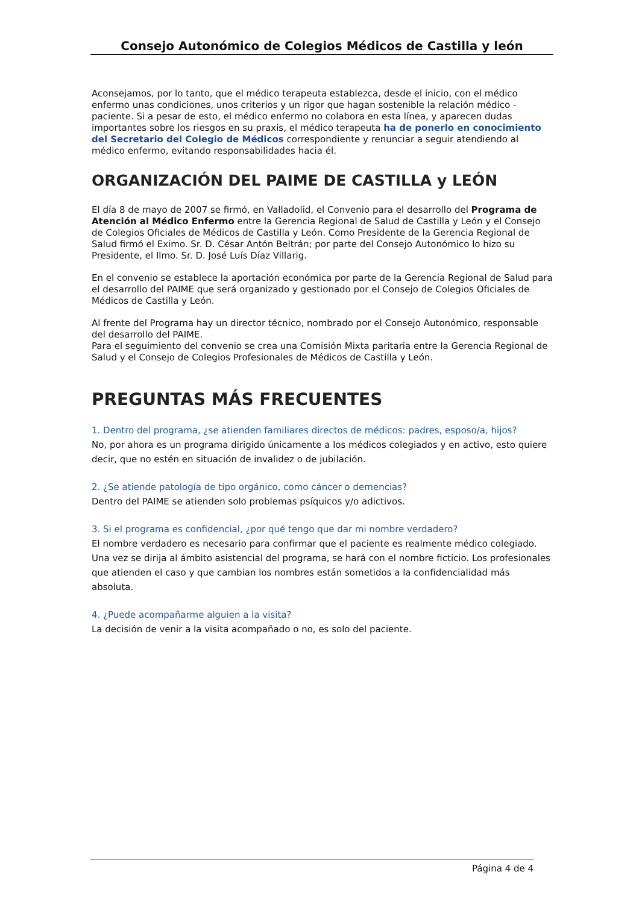Consejo Autonómico de Colegios Médicos de Castilla y león
Aconsejamos, por lo tanto, que el médico terapeuta establezca, desde el inicio, con el médico enfermo unas condiciones, unos criterios y un rigor que hagan sostenible la relación médico -paciente. Si a pesar de esto, el médico enfermo no colabora en esta línea, y aparecen dudas importantes sobre los riesgos en su praxis, el médico terapeuta ha de ponerlo en conocimiento del Secretario del Colegio de Médicos correspondiente y renunciar a seguir atendiendo al médico enfermo, evitando responsabilidades hacia él.
ORGANIZACIÓN DEL PAIME DE CASTILLA y LEÓN
El día 8 de mayo de 2007 se firmó, en Valladolid, el Convenio para el desarrollo del Programa de Atención al Médico Enfermo entre la Gerencia Regional de Salud de Castilla y León y el Consejo de Colegios Oficiales de Médicos de Castilla y León. Como Presidente de la Gerencia Regional de Salud firmó el Eximo. Sr. D. César Antón Beltrán; por parte del Consejo Autonómico lo hizo su Presidente, el Ilmo. Sr. D. José Luís Díaz Villarig.
En el convenio se establece la aportación económica por parte de la Gerencia Regional de Salud para el desarrollo del PAIME que será organizado y gestionado por el Consejo de Colegios Oficiales de Médicos de Castilla y León.
Al frente del Programa hay un director técnico, nombrado por el Consejo Autonómico, responsable del desarrollo del PAIME.
Para el seguimiento del convenio se crea una Comisión Mixta paritaria entre la Gerencia Regional de Salud y el Consejo de Colegios Profesionales de Médicos de Castilla y León.
PREGUNTAS MÁS FRECUENTES
1. Dentro del programa, ¿se atienden familiares directos de médicos: padres, esposo/a, hijos?
No, por ahora es un programa dirigido únicamente a los médicos colegiados y en activo, esto quiere decir, que no estén en situación de invalidez o de jubilación.
2. ¿Se atiende patología de tipo orgánico, como cáncer o demencias?
Dentro del PAIME se atienden solo problemas psíquicos y/o adictivos.
3. Si el programa es confidencial, ¿por qué tengo que dar mi nombre verdadero?
El nombre verdadero es necesario para confirmar que el paciente es realmente médico colegiado. Una vez se dirija al ámbito asistencial del programa, se hará con el nombre ficticio. Los profesionales que atienden el caso y que cambian los nombres están sometidos a la confidencialidad más absoluta.
4. ¿Puede acompañarme alguien a la visita?
La decisión de venir a la visita acompañado o no, es solo del paciente.
Página 4 de 4